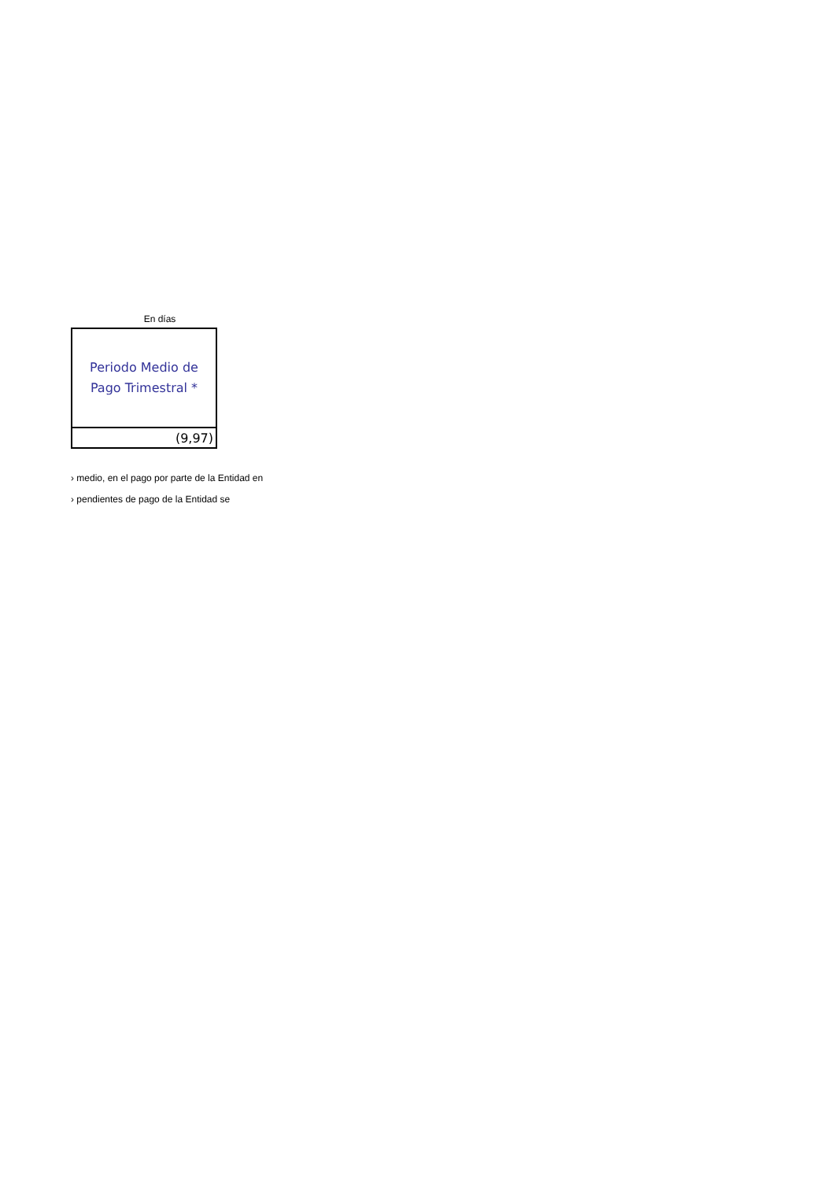En días
| Periodo Medio de Pago Trimestral * |
| (9,97) |
› medio, en el pago por parte de la Entidad en
› pendientes de pago de la Entidad se